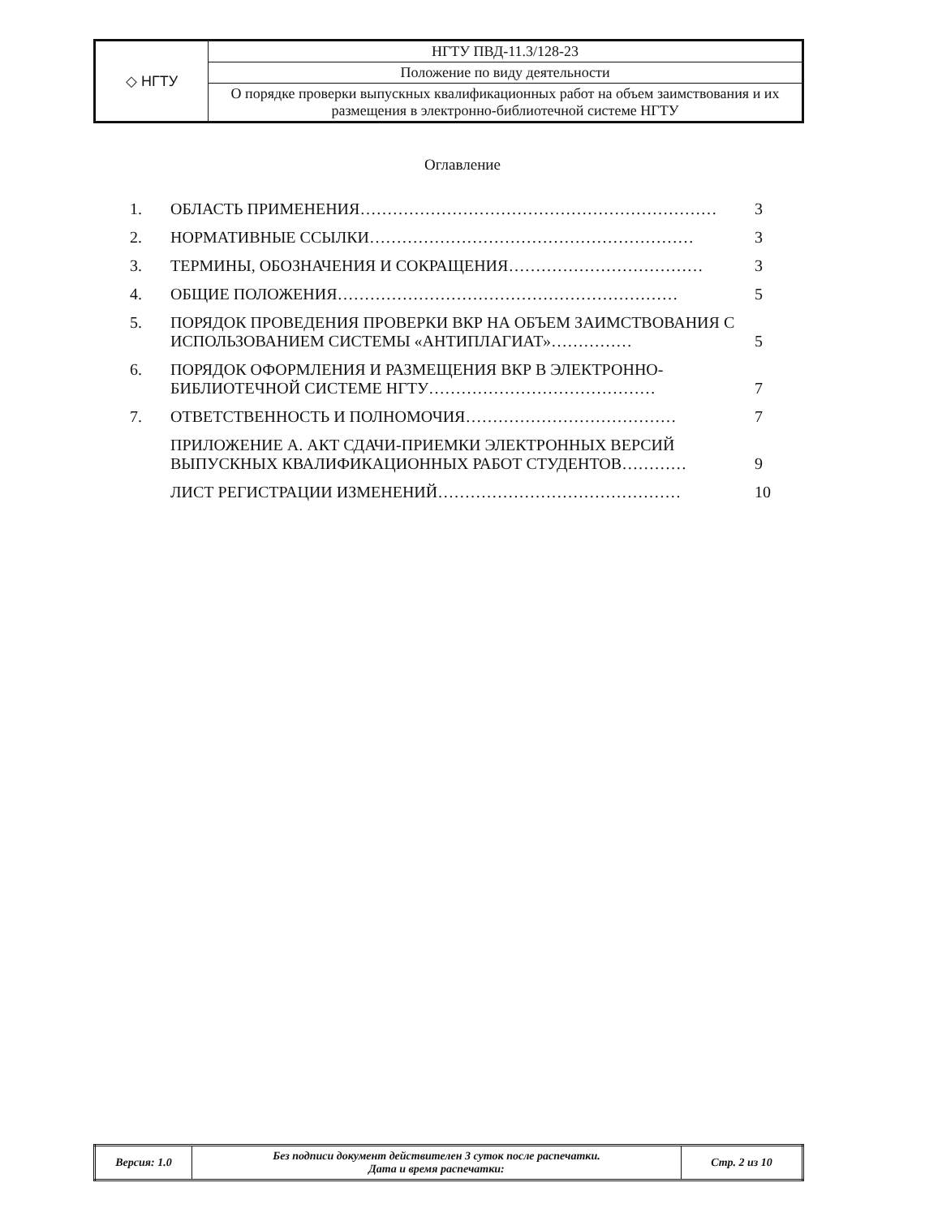| ◇ НГТУ | НГТУ ПВД-11.3/128-23 |
| | Положение по виду деятельности |
| | О порядке проверки выпускных квалификационных работ на объем заимствования и их размещения в электронно-библиотечной системе НГТУ |
Оглавление
| 1. | ОБЛАСТЬ ПРИМЕНЕНИЯ………………………………………………………… | 3 |
| 2. | НОРМАТИВНЫЕ ССЫЛКИ…………………………………………………… | 3 |
| 3. | ТЕРМИНЫ, ОБОЗНАЧЕНИЯ И СОКРАЩЕНИЯ……………………………… | 3 |
| 4. | ОБЩИЕ ПОЛОЖЕНИЯ……………………………………………………… | 5 |
| 5. | ПОРЯДОК ПРОВЕДЕНИЯ ПРОВЕРКИ ВКР НА ОБЪЕМ ЗАИМСТВОВАНИЯ С ИСПОЛЬЗОВАНИЕМ СИСТЕМЫ «АНТИПЛАГИАТ»…………… | 5 |
| 6. | ПОРЯДОК ОФОРМЛЕНИЯ И РАЗМЕЩЕНИЯ ВКР В ЭЛЕКТРОННО-БИБЛИОТЕЧНОЙ СИСТЕМЕ НГТУ…………………………………… | 7 |
| 7. | ОТВЕТСТВЕННОСТЬ И ПОЛНОМОЧИЯ………………………………… | 7 |
| | ПРИЛОЖЕНИЕ А. АКТ СДАЧИ-ПРИЕМКИ ЭЛЕКТРОННЫХ ВЕРСИЙ ВЫПУСКНЫХ КВАЛИФИКАЦИОННЫХ РАБОТ СТУДЕНТОВ………… | 9 |
| | ЛИСТ РЕГИСТРАЦИИ ИЗМЕНЕНИЙ……………………………………… | 10 |
| Версия: 1.0 | Без подписи документ действителен 3 суток после распечатки. Дата и время распечатки: | Стр. 2 из 10 |